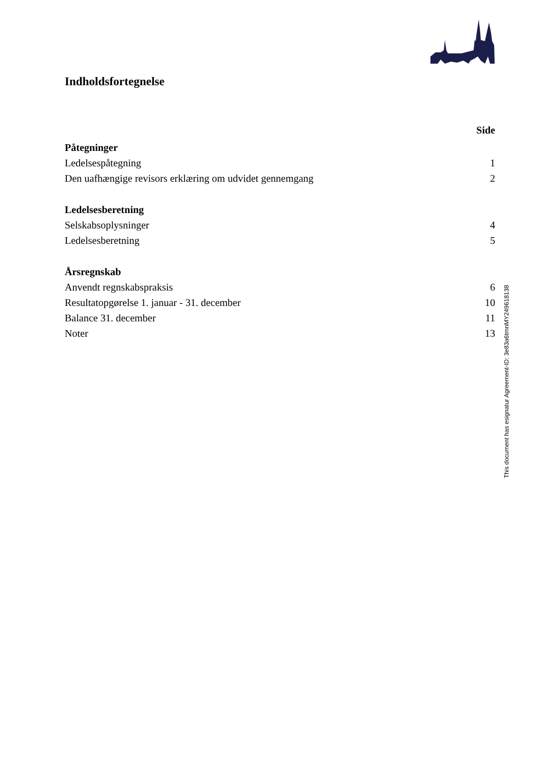Indholdsfortegnelse
Side
| Påtegninger | |
| Ledelsespåtegning | 1 |
| Den uafhængige revisors erklæring om udvidet gennemgang | 2 |
| Ledelsesberetning | |
| Selskabsoplysninger | 4 |
| Ledelsesberetning | 5 |
| Årsregnskab | |
| Anvendt regnskabspraksis | 6 |
| Resultatopgørelse 1. januar - 31. december | 10 |
| Balance 31. december | 11 |
| Noter | 13 |
This document has esignatur Agreement-ID: 3e83a6tmnMY249618138